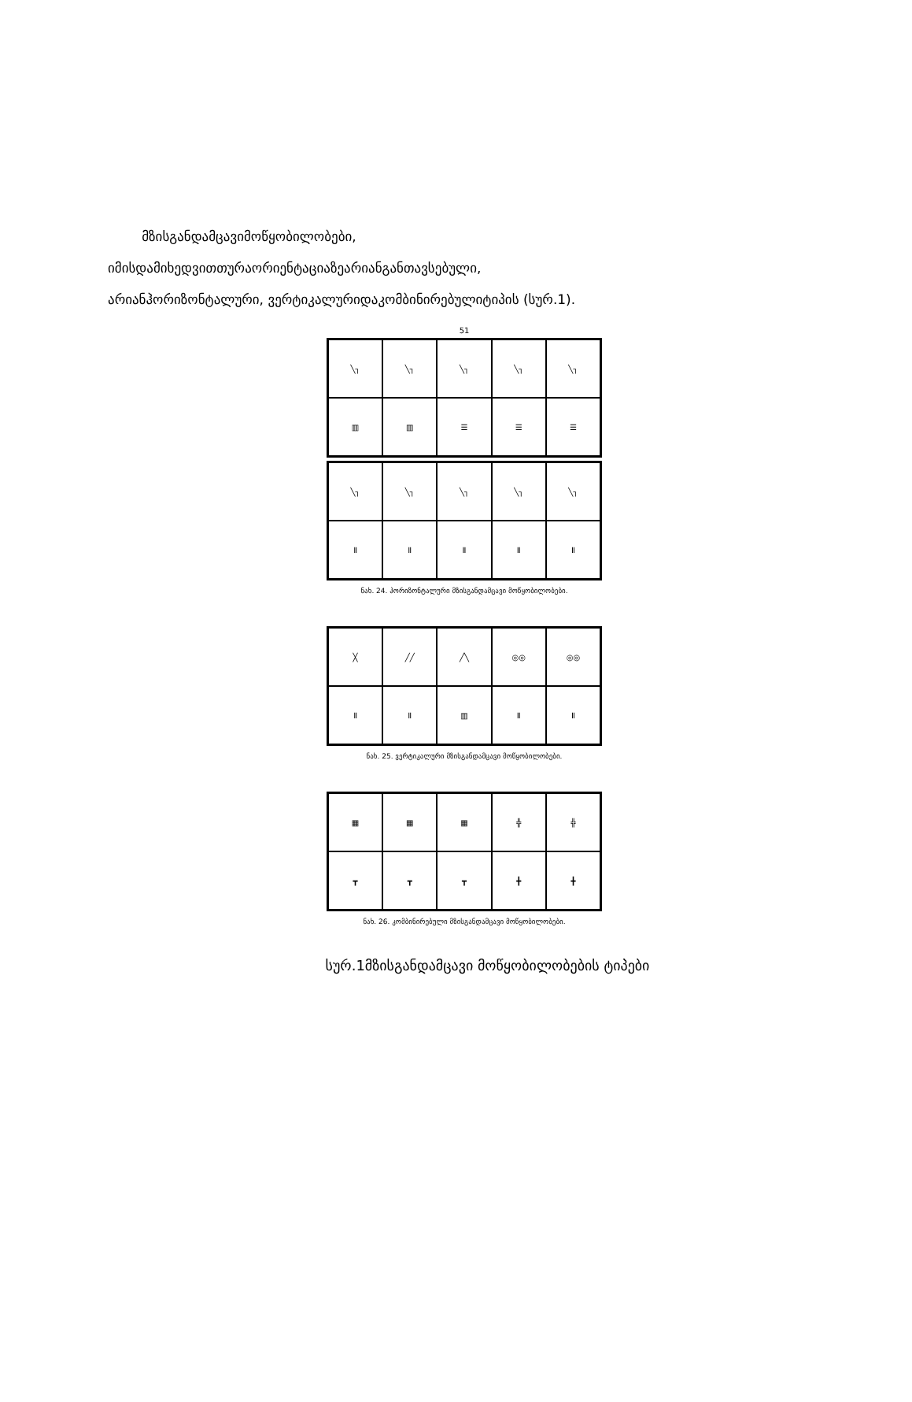მზისგანდამცავიმოწყობილობები,
იმისდამიხედვითთურაორიენტაციაზეარიანგანთავსებული,
არიანჰორიზონტალური, ვერტიკალურიდაკომბინირებულიტიპის (სურ.1).
51
╲┐
╲┐
╲┐
╲┐
╲┐
▥
▥
☰
☰
☰
╲┐
╲┐
╲┐
╲┐
╲┐
Ⅱ
Ⅱ
Ⅱ
Ⅱ
Ⅱ
ნახ. 24. ჰორიზონტალური მზისგანდამცავი მოწყობილობები.
╳
╱╱
╱╲
◎◎
◎◎
Ⅱ
Ⅱ
▥
Ⅱ
Ⅱ
ნახ. 25. ვერტიკალური მზისგანდამცავი მოწყობილობები.
▦
▦
▦
╬
╬
┳
┳
┳
╋
╋
ნახ. 26. კომბინირებული მზისგანდამცავი მოწყობილობები.
სურ.1მზისგანდამცავი მოწყობილობების ტიპები